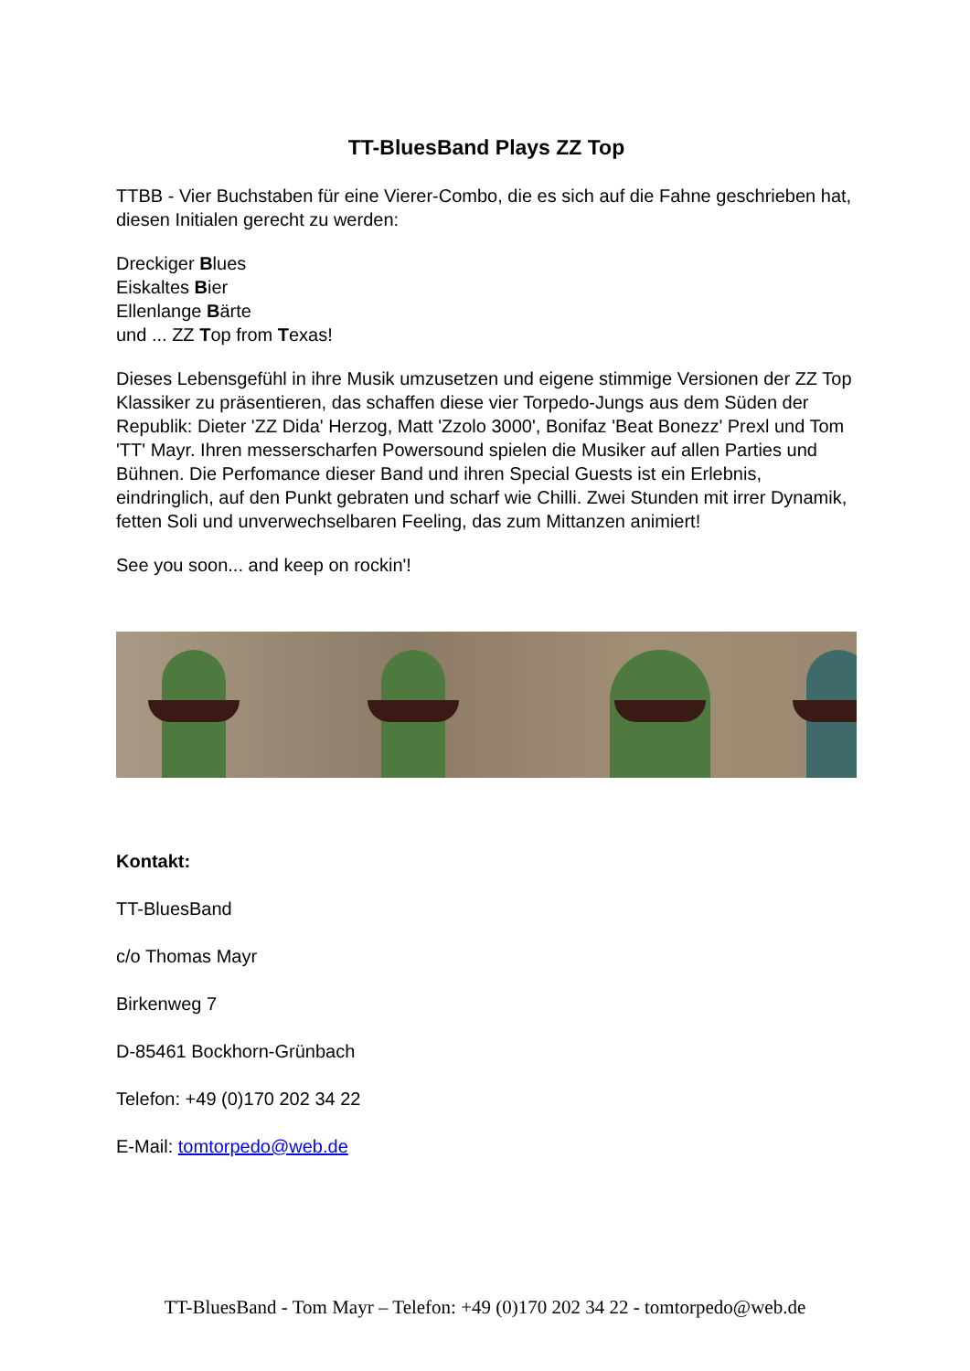TT-BluesBand Plays ZZ Top
TTBB - Vier Buchstaben für eine Vierer-Combo, die es sich auf die Fahne geschrieben hat, diesen Initialen gerecht zu werden:
Dreckiger Blues
Eiskaltes Bier
Ellenlange Bärte
und ... ZZ Top from Texas!
Dieses Lebensgefühl in ihre Musik umzusetzen und eigene stimmige Versionen der ZZ Top Klassiker zu präsentieren, das schaffen diese vier Torpedo-Jungs aus dem Süden der Republik: Dieter 'ZZ Dida' Herzog, Matt 'Zzolo 3000', Bonifaz 'Beat Bonezz' Prexl und Tom 'TT' Mayr. Ihren messerscharfen Powersound spielen die Musiker auf allen Parties und Bühnen. Die Perfomance dieser Band und ihren Special Guests ist ein Erlebnis, eindringlich, auf den Punkt gebraten und scharf wie Chilli. Zwei Stunden mit irrer Dynamik, fetten Soli und unverwechselbaren Feeling, das zum Mittanzen animiert!
See you soon... and keep on rockin'!
Kontakt:
TT-BluesBand
c/o Thomas Mayr
Birkenweg 7
D-85461 Bockhorn-Grünbach
Telefon: +49 (0)170 202 34 22
E-Mail: tomtorpedo@web.de
TT-BluesBand - Tom Mayr – Telefon: +49 (0)170 202 34 22 - tomtorpedo@web.de